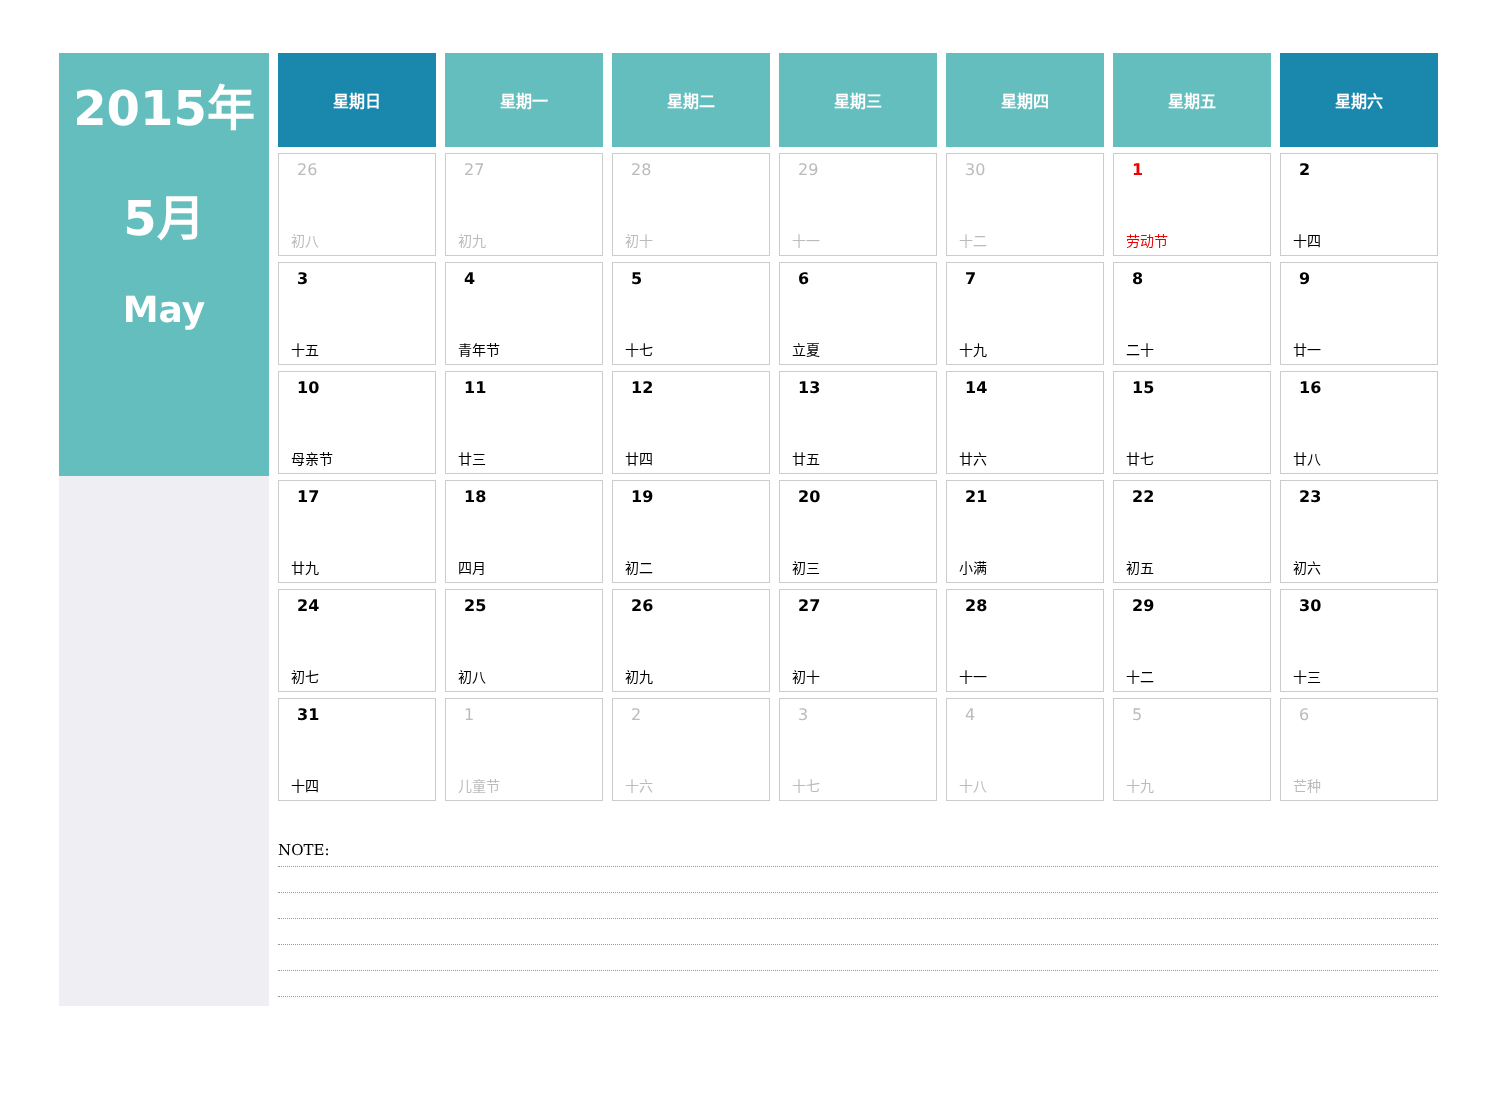2015年
5月
May
| 星期日 | 星期一 | 星期二 | 星期三 | 星期四 | 星期五 | 星期六 |
| --- | --- | --- | --- | --- | --- | --- |
| 26 初八 | 27 初九 | 28 初十 | 29 十一 | 30 十二 | 1 劳动节 | 2 十四 |
| 3 十五 | 4 青年节 | 5 十七 | 6 立夏 | 7 十九 | 8 二十 | 9 廿一 |
| 10 母亲节 | 11 廿三 | 12 廿四 | 13 廿五 | 14 廿六 | 15 廿七 | 16 廿八 |
| 17 廿九 | 18 四月 | 19 初二 | 20 初三 | 21 小满 | 22 初五 | 23 初六 |
| 24 初七 | 25 初八 | 26 初九 | 27 初十 | 28 十一 | 29 十二 | 30 十三 |
| 31 十四 | 1 儿童节 | 2 十六 | 3 十七 | 4 十八 | 5 十九 | 6 芒种 |
NOTE: